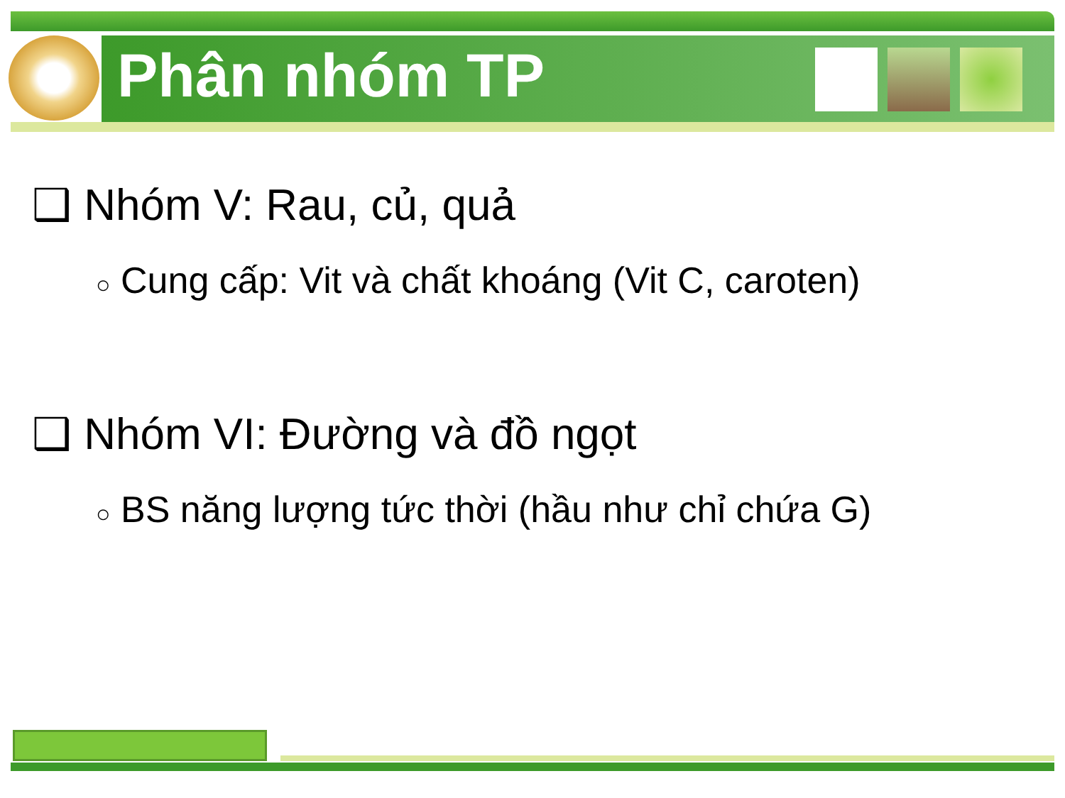Phân nhóm TP
❑ Nhóm V: Rau, củ, quả
○ Cung cấp: Vit và chất khoáng (Vit C, caroten)
❑ Nhóm VI: Đường và đồ ngọt
○ BS năng lượng tức thời (hầu như chỉ chứa G)